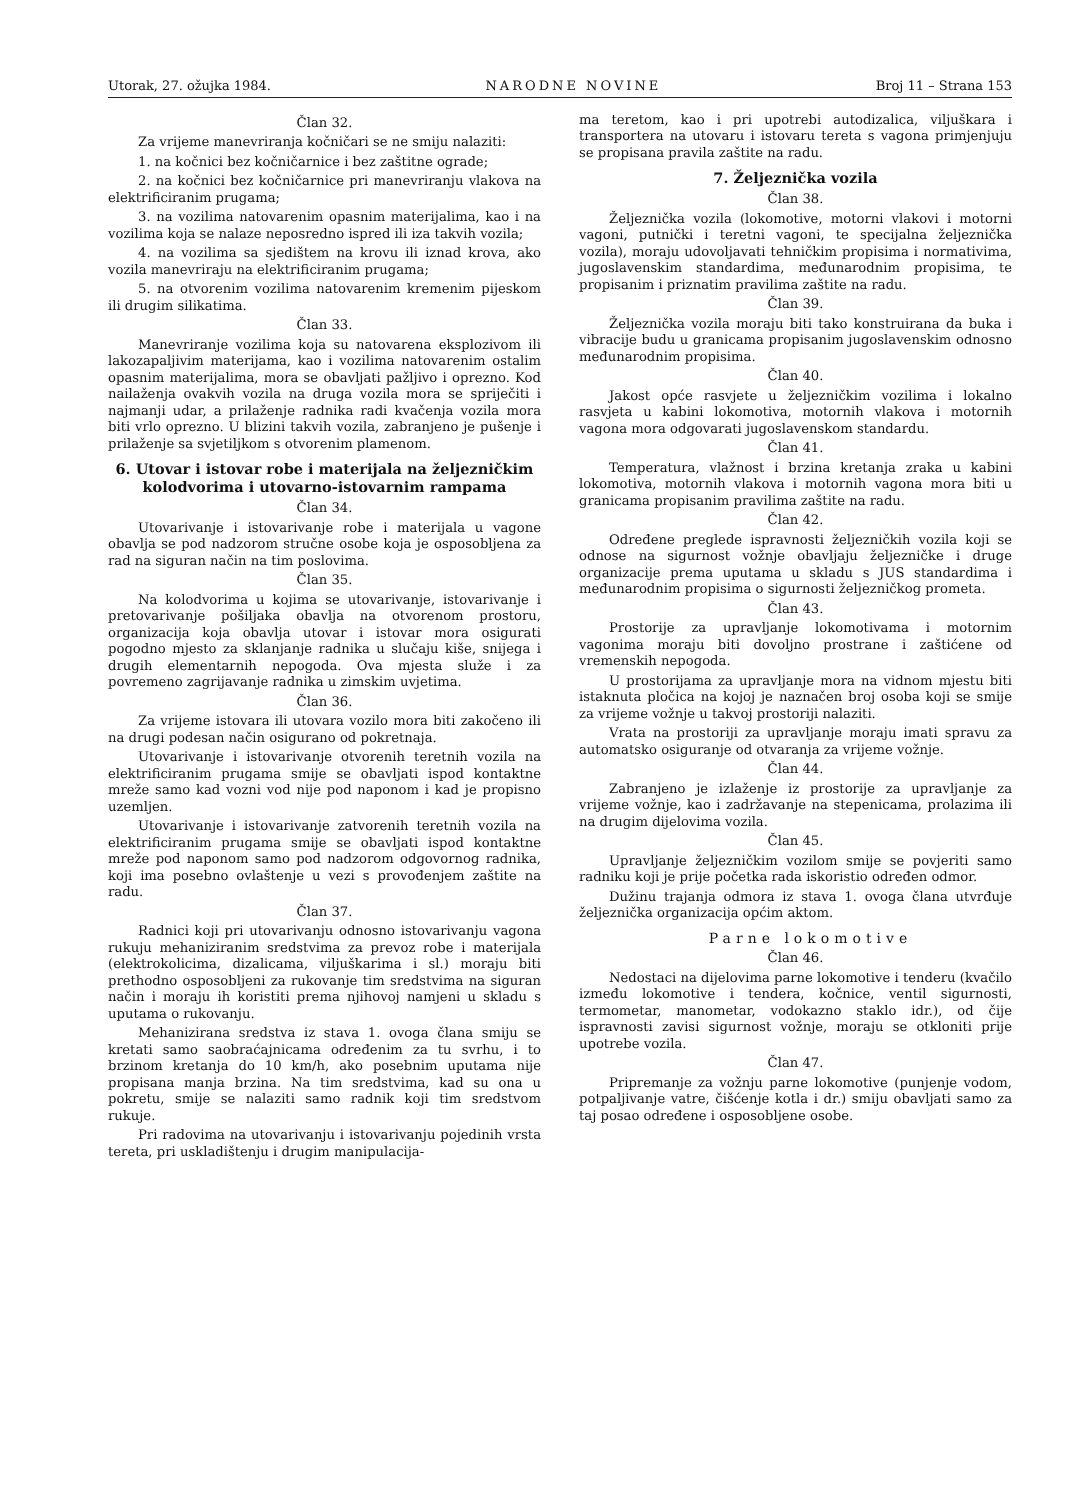Utorak, 27. ožujka 1984. NARODNE NOVINE Broj 11 – Strana 153
Član 32.
Za vrijeme manevriranja kočničari se ne smiju nalaziti:
1. na kočnici bez kočničarnice i bez zaštitne ograde;
2. na kočnici bez kočničarnice pri manevriranju vlakova na elektrificiranim prugama;
3. na vozilima natovarenim opasnim materijalima, kao i na vozilima koja se nalaze neposredno ispred ili iza takvih vozila;
4. na vozilima sa sjedištem na krovu ili iznad krova, ako vozila manevriraju na elektrificiranim prugama;
5. na otvorenim vozilima natovarenim kremenim pijeskom ili drugim silikatima.
Član 33.
Manevriranje vozilima koja su natovarena eksplozivom ili lakozapaljivim materijama, kao i vozilima natovarenim ostalim opasnim materijalima, mora se obavljati pažljivo i oprezno. Kod nailaženja ovakvih vozila na druga vozila mora se spriječiti i najmanji udar, a prilaženje radnika radi kvačenja vozila mora biti vrlo oprezno. U blizini takvih vozila, zabranjeno je pušenje i prilaženje sa svjetiljkom s otvorenim plamenom.
6. Utovar i istovar robe i materijala na željezničkim kolodvorima i utovarno-istovarnim rampama
Član 34.
Utovarivanje i istovarivanje robe i materijala u vagone obavlja se pod nadzorom stručne osobe koja je osposobljena za rad na siguran način na tim poslovima.
Član 35.
Na kolodvorima u kojima se utovarivanje, istovarivanje i pretovarivanje pošiljaka obavlja na otvorenom prostoru, organizacija koja obavlja utovar i istovar mora osigurati pogodno mjesto za sklanjanje radnika u slučaju kiše, snijega i drugih elementarnih nepogoda. Ova mjesta služe i za povremeno zagrijavanje radnika u zimskim uvjetima.
Član 36.
Za vrijeme istovara ili utovara vozilo mora biti zakočeno ili na drugi podesan način osigurano od pokretnaja.
Utovarivanje i istovarivanje otvorenih teretnih vozila na elektrificiranim prugama smije se obavljati ispod kontaktne mreže samo kad vozni vod nije pod naponom i kad je propisno uzemljen.
Utovarivanje i istovarivanje zatvorenih teretnih vozila na elektrificiranim prugama smije se obavljati ispod kontaktne mreže pod naponom samo pod nadzorom odgovornog radnika, koji ima posebno ovlaštenje u vezi s provođenjem zaštite na radu.
Član 37.
Radnici koji pri utovarivanju odnosno istovarivanju vagona rukuju mehaniziranim sredstvima za prevoz robe i materijala (elektrokolicima, dizalicama, viljuškarima i sl.) moraju biti prethodno osposobljeni za rukovanje tim sredstvima na siguran način i moraju ih koristiti prema njihovoj namjeni u skladu s uputama o rukovanju.
Mehanizirana sredstva iz stava 1. ovoga člana smiju se kretati samo saobraćajnicama određenim za tu svrhu, i to brzinom kretanja do 10 km/h, ako posebnim uputama nije propisana manja brzina. Na tim sredstvima, kad su ona u pokretu, smije se nalaziti samo radnik koji tim sredstvom rukuje.
Pri radovima na utovarivanju i istovarivanju pojedinih vrsta tereta, pri uskladištenju i drugim manipulacija-
ma teretom, kao i pri upotrebi autodizalica, viljuškara i transportera na utovaru i istovaru tereta s vagona primjenjuju se propisana pravila zaštite na radu.
7. Željeznička vozila
Član 38.
Željeznička vozila (lokomotive, motorni vlakovi i motorni vagoni, putnički i teretni vagoni, te specijalna željeznička vozila), moraju udovoljavati tehničkim propisima i normativima, jugoslavenskim standardima, međunarodnim propisima, te propisanim i priznatim pravilima zaštite na radu.
Član 39.
Željeznička vozila moraju biti tako konstruirana da buka i vibracije budu u granicama propisanim jugoslavenskim odnosno međunarodnim propisima.
Član 40.
Jakost opće rasvjete u željezničkim vozilima i lokalno rasvjeta u kabini lokomotiva, motornih vlakova i motornih vagona mora odgovarati jugoslavenskom standardu.
Član 41.
Temperatura, vlažnost i brzina kretanja zraka u kabini lokomotiva, motornih vlakova i motornih vagona mora biti u granicama propisanim pravilima zaštite na radu.
Član 42.
Određene preglede ispravnosti željezničkih vozila koji se odnose na sigurnost vožnje obavljaju željezničke i druge organizacije prema uputama u skladu s JUS standardima i međunarodnim propisima o sigurnosti željezničkog prometa.
Član 43.
Prostorije za upravljanje lokomotivama i motornim vagonima moraju biti dovoljno prostrane i zaštićene od vremenskih nepogoda.
U prostorijama za upravljanje mora na vidnom mjestu biti istaknuta pločica na kojoj je naznačen broj osoba koji se smije za vrijeme vožnje u takvoj prostoriji nalaziti.
Vrata na prostoriji za upravljanje moraju imati spravu za automatsko osiguranje od otvaranja za vrijeme vožnje.
Član 44.
Zabranjeno je izlaženje iz prostorije za upravljanje za vrijeme vožnje, kao i zadržavanje na stepenicama, prolazima ili na drugim dijelovima vozila.
Član 45.
Upravljanje željezničkim vozilom smije se povjeriti samo radniku koji je prije početka rada iskoristio određen odmor.
Dužinu trajanja odmora iz stava 1. ovoga člana utvrđuje željeznička organizacija općim aktom.
Parne lokomotive
Član 46.
Nedostaci na dijelovima parne lokomotive i tenderu (kvačilo između lokomotive i tendera, kočnice, ventil sigurnosti, termometar, manometar, vodokazno staklo idr.), od čije ispravnosti zavisi sigurnost vožnje, moraju se otkloniti prije upotrebe vozila.
Član 47.
Pripremanje za vožnju parne lokomotive (punjenje vodom, potpaljivanje vatre, čišćenje kotla i dr.) smiju obavljati samo za taj posao određene i osposobljene osobe.